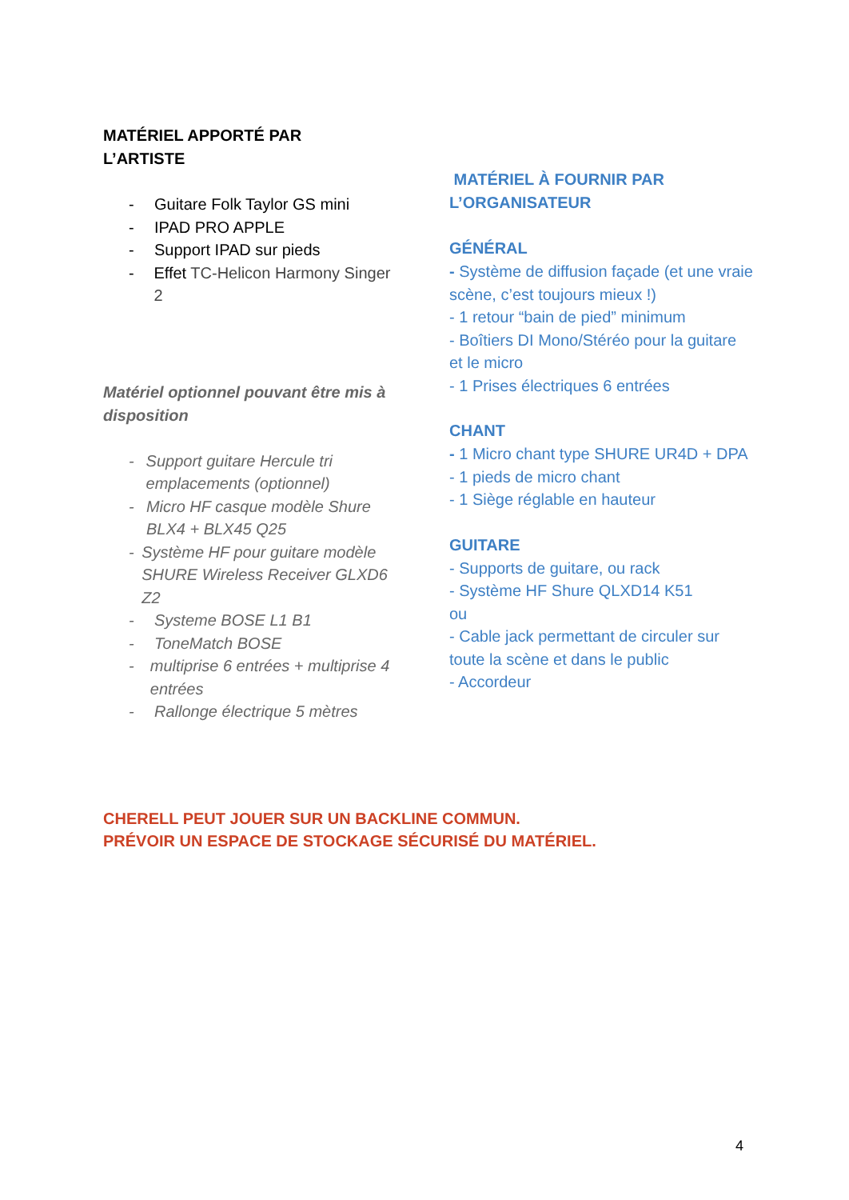MATÉRIEL APPORTÉ PAR
L’ARTISTE
- Guitare Folk Taylor GS mini
- IPAD PRO APPLE
- Support IPAD sur pieds
- Effet TC-Helicon Harmony Singer 2
Matériel optionnel pouvant être mis à disposition
- Support guitare Hercule tri emplacements (optionnel)
- Micro HF casque modèle Shure BLX4 + BLX45 Q25
- Système HF pour guitare modèle SHURE Wireless Receiver GLXD6 Z2
- Systeme BOSE L1 B1
- ToneMatch BOSE
- multiprise 6 entrées + multiprise 4 entrées
- Rallonge électrique 5 mètres
MATÉRIEL À FOURNIR PAR
L’ORGANISATEUR
GÉNÉRAL
- Système de diffusion façade (et une vraie scène, c’est toujours mieux !)
- 1 retour “bain de pied” minimum
- Boîtiers DI Mono/Stéréo pour la guitare et le micro
- 1 Prises électriques 6 entrées
CHANT
- 1 Micro chant type SHURE UR4D + DPA
- 1 pieds de micro chant
- 1 Siège réglable en hauteur
GUITARE
- Supports de guitare, ou rack
- Système HF Shure QLXD14 K51
ou
- Cable jack permettant de circuler sur toute la scène et dans le public
- Accordeur
CHERELL PEUT JOUER SUR UN BACKLINE COMMUN.
PRÉVOIR UN ESPACE DE STOCKAGE SÉCURISÉ DU MATÉRIEL.
4